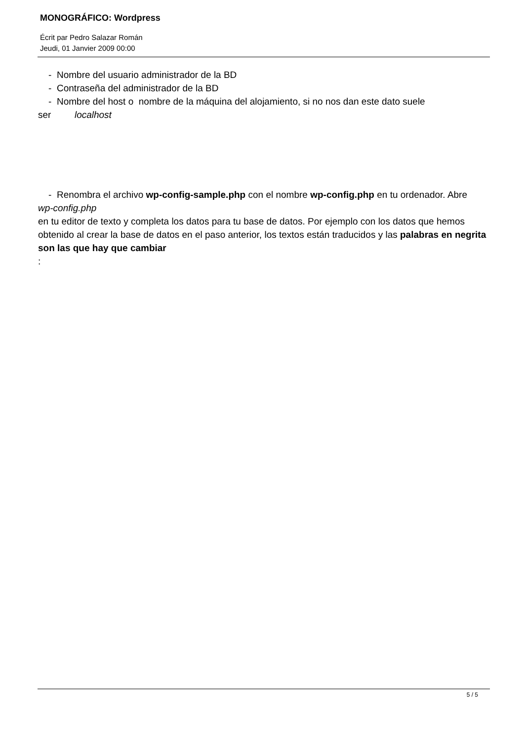MONOGRÁFICO: Wordpress
Écrit par Pedro Salazar Román
Jeudi, 01 Janvier 2009 00:00
- Nombre del usuario administrador de la BD
- Contraseña del administrador de la BD
- Nombre del host o nombre de la máquina del alojamiento, si no nos dan este dato suele ser localhost
- Renombra el archivo wp-config-sample.php con el nombre wp-config.php en tu ordenador. Abre
wp-config.php
en tu editor de texto y completa los datos para tu base de datos. Por ejemplo con los datos que hemos obtenido al crear la base de datos en el paso anterior, los textos están traducidos y las palabras en negrita son las que hay que cambiar
:
5 / 5